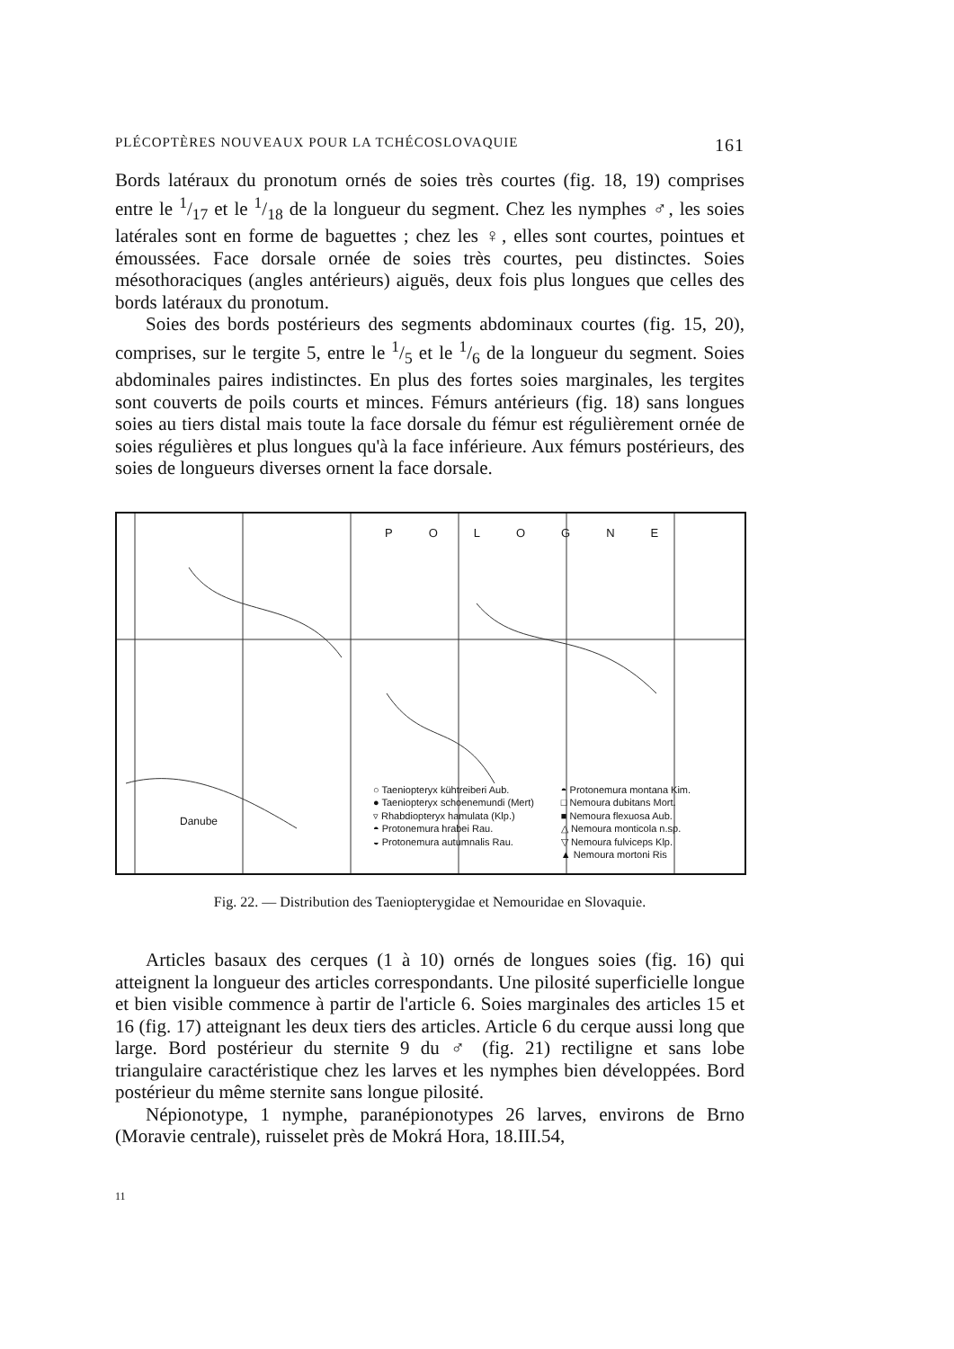PLÉCOPTÈRES NOUVEAUX POUR LA TCHÉCOSLOVAQUIE 161
Bords latéraux du pronotum ornés de soies très courtes (fig. 18, 19) comprises entre le 1/17 et le 1/18 de la longueur du segment. Chez les nymphes ♂, les soies latérales sont en forme de baguettes ; chez les ♀, elles sont courtes, pointues et émoussées. Face dorsale ornée de soies très courtes, peu distinctes. Soies mésothoraciques (angles antérieurs) aiguës, deux fois plus longues que celles des bords latéraux du pronotum.
Soies des bords postérieurs des segments abdominaux courtes (fig. 15, 20), comprises, sur le tergite 5, entre le 1/5 et le 1/6 de la longueur du segment. Soies abdominales paires indistinctes. En plus des fortes soies marginales, les tergites sont couverts de poils courts et minces. Fémurs antérieurs (fig. 18) sans longues soies au tiers distal mais toute la face dorsale du fémur est régulièrement ornée de soies régulières et plus longues qu'à la face inférieure. Aux fémurs postérieurs, des soies de longueurs diverses ornent la face dorsale.
POLOGNE
○ Taeniopteryx kühtreiberi Aub.
● Taeniopteryx schoenemundi (Mert)
▿ Rhabdiopteryx hamulata (Klp.)
◓ Protonemura hrabei Rau.
◒ Protonemura autumnalis Rau.
◓ Protonemura montana Kim.
□ Nemoura dubitans Mort.
■ Nemoura flexuosa Aub.
△ Nemoura monticola n.sp.
▽ Nemoura fulviceps Klp.
▲ Nemoura mortoni Ris
Danube
Fig. 22. — Distribution des Taeniopterygidae et Nemouridae en Slovaquie.
Articles basaux des cerques (1 à 10) ornés de longues soies (fig. 16) qui atteignent la longueur des articles correspondants. Une pilosité superficielle longue et bien visible commence à partir de l'article 6. Soies marginales des articles 15 et 16 (fig. 17) atteignant les deux tiers des articles. Article 6 du cerque aussi long que large. Bord postérieur du sternite 9 du ♂ (fig. 21) rectiligne et sans lobe triangulaire caractéristique chez les larves et les nymphes bien développées. Bord postérieur du même sternite sans longue pilosité.
Népionotype, 1 nymphe, paranépionotypes 26 larves, environs de Brno (Moravie centrale), ruisselet près de Mokrá Hora, 18.III.54,
11